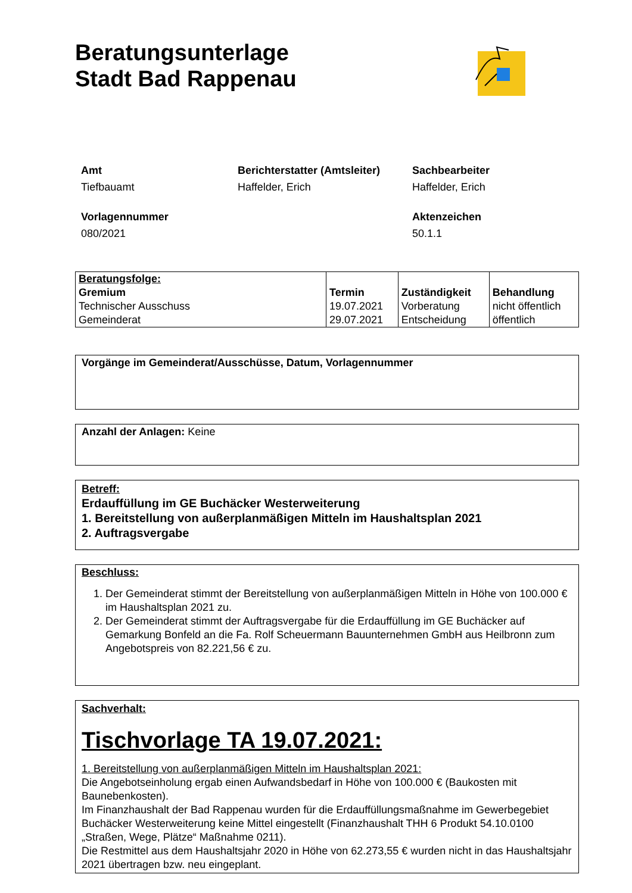Beratungsunterlage
Stadt Bad Rappenau
Amt
Tiefbauamt
Berichterstatter (Amtsleiter)
Haffelder, Erich
Sachbearbeiter
Haffelder, Erich
Vorlagennummer
080/2021
Aktenzeichen
50.1.1
| Beratungsfolge: Gremium Technischer Ausschuss Gemeinderat | Termin 19.07.2021 29.07.2021 | Zuständigkeit Vorberatung Entscheidung | Behandlung nicht öffentlich öffentlich |
Vorgänge im Gemeinderat/Ausschüsse, Datum, Vorlagennummer
Anzahl der Anlagen: Keine
Betreff:
Erdauffüllung im GE Buchäcker Westerweiterung
1. Bereitstellung von außerplanmäßigen Mitteln im Haushaltsplan 2021
2. Auftragsvergabe
Beschluss:
1. Der Gemeinderat stimmt der Bereitstellung von außerplanmäßigen Mitteln in Höhe von 100.000 € im Haushaltsplan 2021 zu.
2. Der Gemeinderat stimmt der Auftragsvergabe für die Erdauffüllung im GE Buchäcker auf Gemarkung Bonfeld an die Fa. Rolf Scheuermann Bauunternehmen GmbH aus Heilbronn zum Angebotspreis von 82.221,56 € zu.
Sachverhalt:
Tischvorlage TA 19.07.2021:
1. Bereitstellung von außerplanmäßigen Mitteln im Haushaltsplan 2021:
Die Angebotseinholung ergab einen Aufwandsbedarf in Höhe von 100.000 € (Baukosten mit Baunebenkosten).
Im Finanzhaushalt der Bad Rappenau wurden für die Erdauffüllungsmaßnahme im Gewerbegebiet Buchäcker Westerweiterung keine Mittel eingestellt (Finanzhaushalt THH 6 Produkt 54.10.0100 „Straßen, Wege, Plätze“ Maßnahme 0211).
Die Restmittel aus dem Haushaltsjahr 2020 in Höhe von 62.273,55 € wurden nicht in das Haushaltsjahr 2021 übertragen bzw. neu eingeplant.